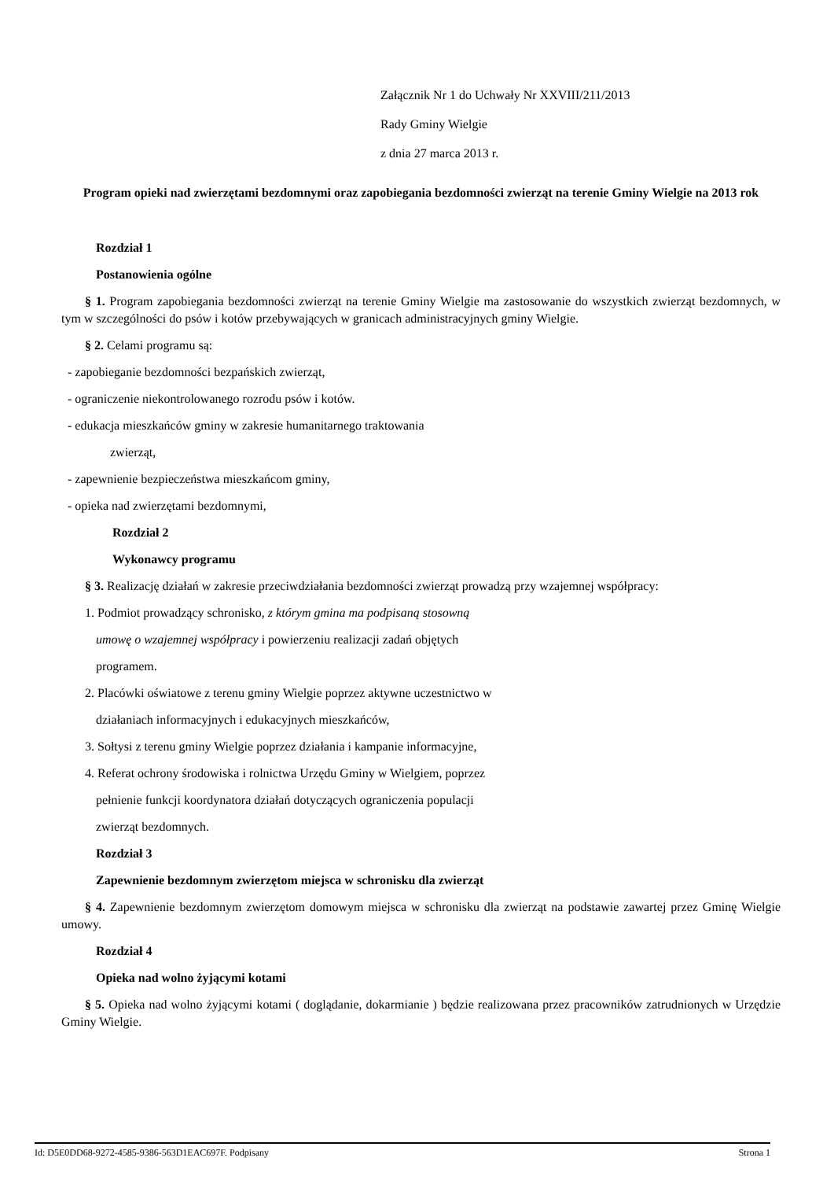Załącznik Nr 1 do Uchwały Nr XXVIII/211/2013
Rady Gminy Wielgie
z dnia 27 marca 2013 r.
Program opieki nad zwierzętami bezdomnymi oraz zapobiegania bezdomności zwierząt na terenie Gminy Wielgie na 2013 rok
Rozdział 1
Postanowienia ogólne
§ 1. Program zapobiegania bezdomności zwierząt na terenie Gminy Wielgie ma zastosowanie do wszystkich zwierząt bezdomnych, w tym w szczególności do psów i kotów przebywających w granicach administracyjnych gminy Wielgie.
§ 2. Celami programu są:
- zapobieganie bezdomności bezpańskich zwierząt,
- ograniczenie niekontrolowanego rozrodu psów i kotów.
- edukacja mieszkańców gminy w zakresie humanitarnego traktowania
zwierząt,
- zapewnienie bezpieczeństwa mieszkańcom gminy,
- opieka nad zwierzętami bezdomnymi,
Rozdział 2
Wykonawcy programu
§ 3. Realizację działań w zakresie przeciwdziałania bezdomności zwierząt prowadzą przy wzajemnej współpracy:
1. Podmiot prowadzący schronisko, z którym gmina ma podpisaną stosowną
umowę o wzajemnej współpracy i powierzeniu realizacji zadań objętych
programem.
2. Placówki oświatowe z terenu gminy Wielgie poprzez aktywne uczestnictwo w
działaniach informacyjnych i edukacyjnych mieszkańców,
3. Sołtysi z terenu gminy Wielgie poprzez działania i kampanie informacyjne,
4. Referat ochrony środowiska i rolnictwa Urzędu Gminy w Wielgiem, poprzez
pełnienie funkcji koordynatora działań dotyczących ograniczenia populacji
zwierząt bezdomnych.
Rozdział 3
Zapewnienie bezdomnym zwierzętom miejsca w schronisku dla zwierząt
§ 4. Zapewnienie bezdomnym zwierzętom domowym miejsca w schronisku dla zwierząt na podstawie zawartej przez Gminę Wielgie umowy.
Rozdział 4
Opieka nad wolno żyjącymi kotami
§ 5. Opieka nad wolno żyjącymi kotami ( doglądanie, dokarmianie ) będzie realizowana przez pracowników zatrudnionych w Urzędzie Gminy Wielgie.
Id: D5E0DD68-9272-4585-9386-563D1EAC697F. Podpisany Strona 1